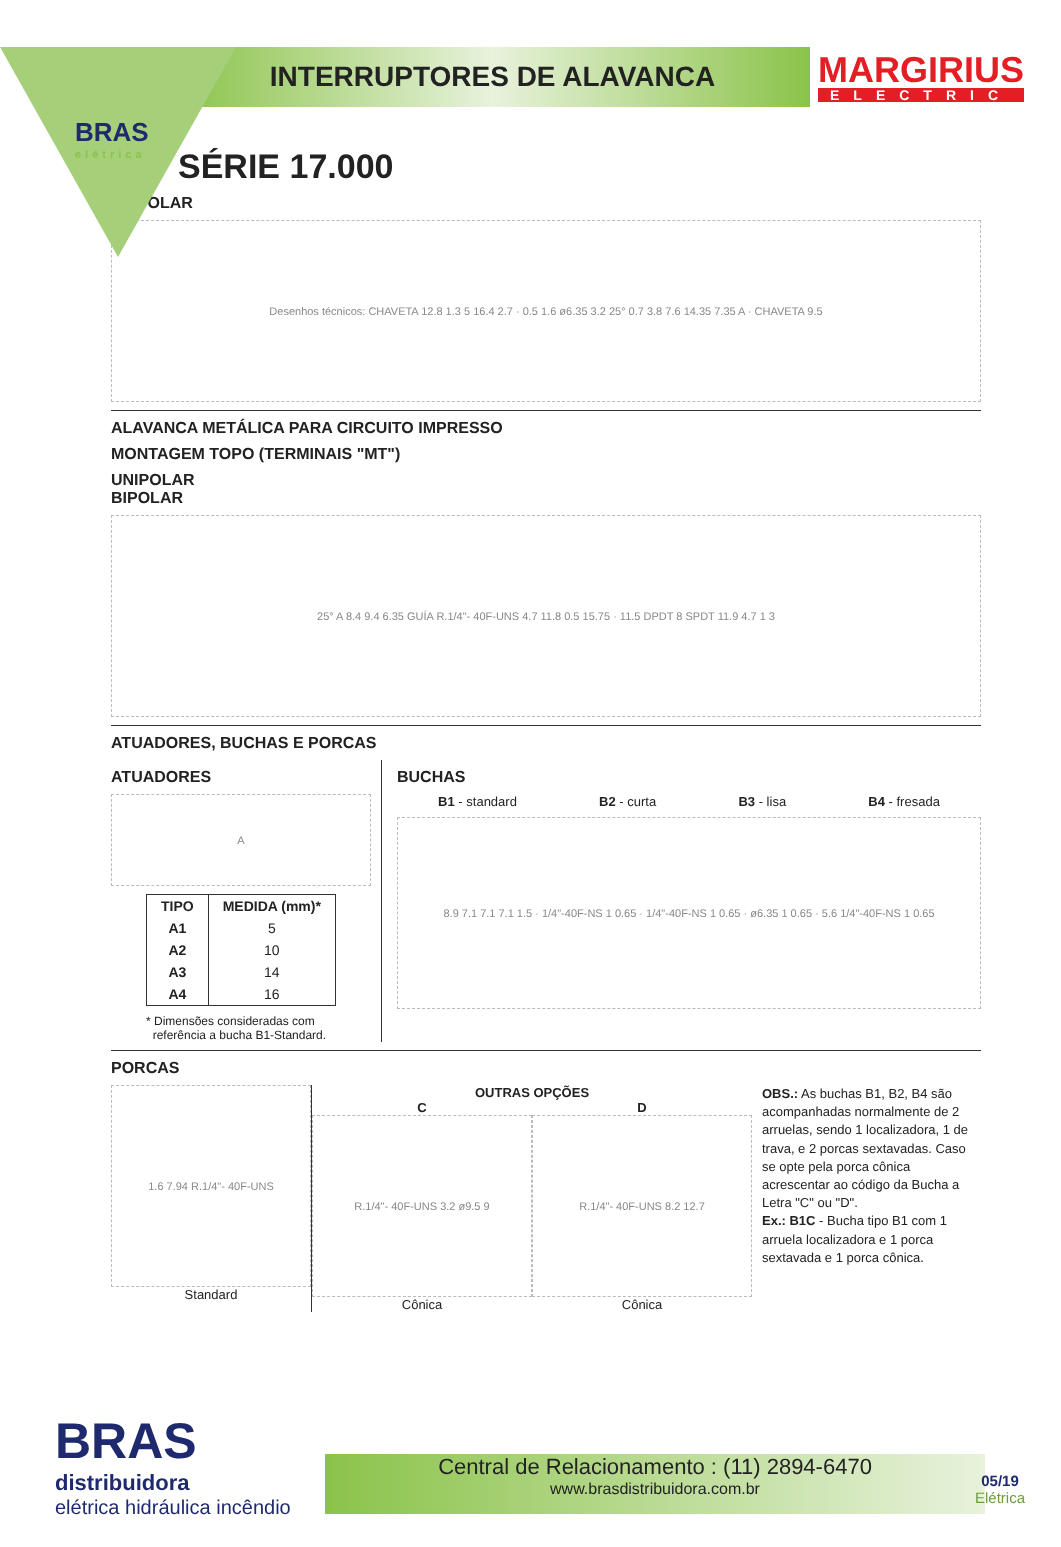BRAS
elétrica
INTERRUPTORES DE ALAVANCA
MARGIRIUS
ELECTRIC
SÉRIE 17.000
TRIPOLAR
Desenhos técnicos: CHAVETA 12.8 1.3 5 16.4 2.7 · 0.5 1.6 ø6.35 3.2 25° 0.7 3.8 7.6 14.35 7.35 A · CHAVETA 9.5
ALAVANCA METÁLICA PARA CIRCUITO IMPRESSO
MONTAGEM TOPO (TERMINAIS "MT")
UNIPOLAR
BIPOLAR
25° A 8.4 9.4 6.35 GUÍA R.1/4"- 40F-UNS 4.7 11.8 0.5 15.75 · 11.5 DPDT 8 SPDT 11.9 4.7 1 3
ATUADORES, BUCHAS E PORCAS
ATUADORES
A
| TIPO | MEDIDA (mm)* |
| --- | --- |
| A1 | 5 |
| A2 | 10 |
| A3 | 14 |
| A4 | 16 |
* Dimensões consideradas com
referência a bucha B1-Standard.
BUCHAS
B1 - standard B2 - curta B3 - lisa B4 - fresada
8.9 7.1 7.1 7.1 1.5 · 1/4"-40F-NS 1 0.65 · 1/4"-40F-NS 1 0.65 · ø6.35 1 0.65 · 5.6 1/4"-40F-NS 1 0.65
PORCAS
1.6 7.94 R.1/4"- 40F-UNS
Standard
OUTRAS OPÇÕES
C
R.1/4"- 40F-UNS 3.2 ø9.5 9
Cônica
D
R.1/4"- 40F-UNS 8.2 12.7
Cônica
OBS.: As buchas B1, B2, B4 são acompanhadas normalmente de 2 arruelas, sendo 1 localizadora, 1 de trava, e 2 porcas sextavadas. Caso se opte pela porca cônica acrescentar ao código da Bucha a Letra "C" ou "D".
Ex.: B1C - Bucha tipo B1 com 1 arruela localizadora e 1 porca sextavada e 1 porca cônica.
BRAS
distribuidora
elétrica hidráulica incêndio
Central de Relacionamento : (11) 2894-6470
www.brasdistribuidora.com.br
05/19
Elétrica